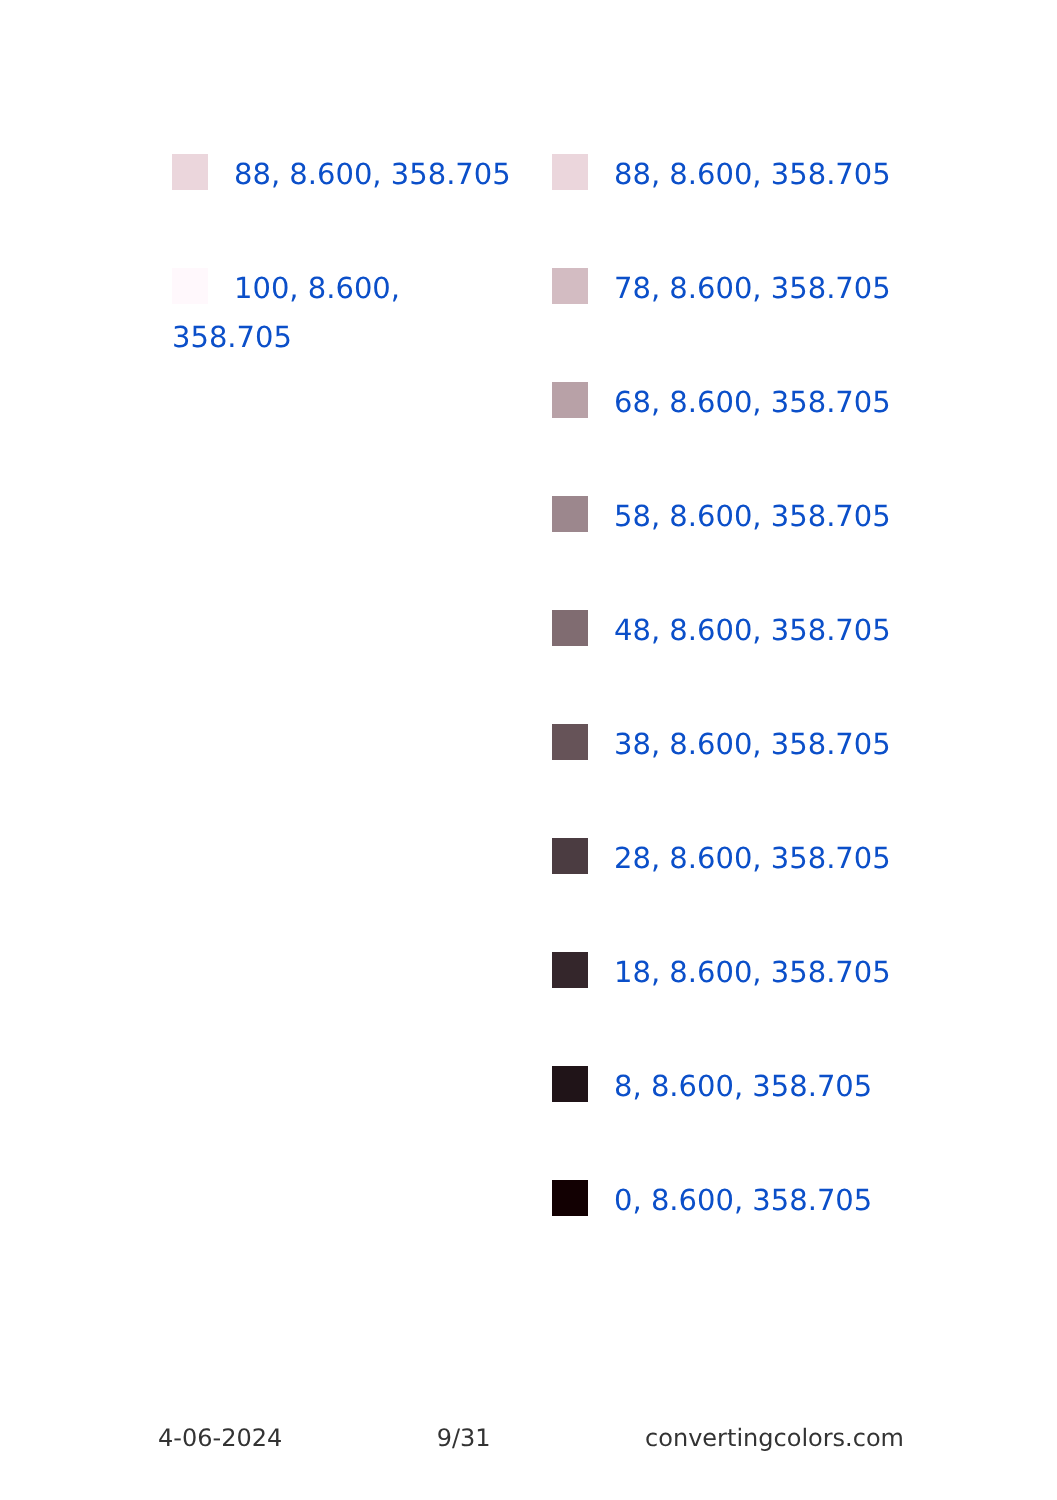88, 8.600, 358.705
100, 8.600, 358.705
88, 8.600, 358.705
78, 8.600, 358.705
68, 8.600, 358.705
58, 8.600, 358.705
48, 8.600, 358.705
38, 8.600, 358.705
28, 8.600, 358.705
18, 8.600, 358.705
8, 8.600, 358.705
0, 8.600, 358.705
4-06-2024 9/31 convertingcolors.com